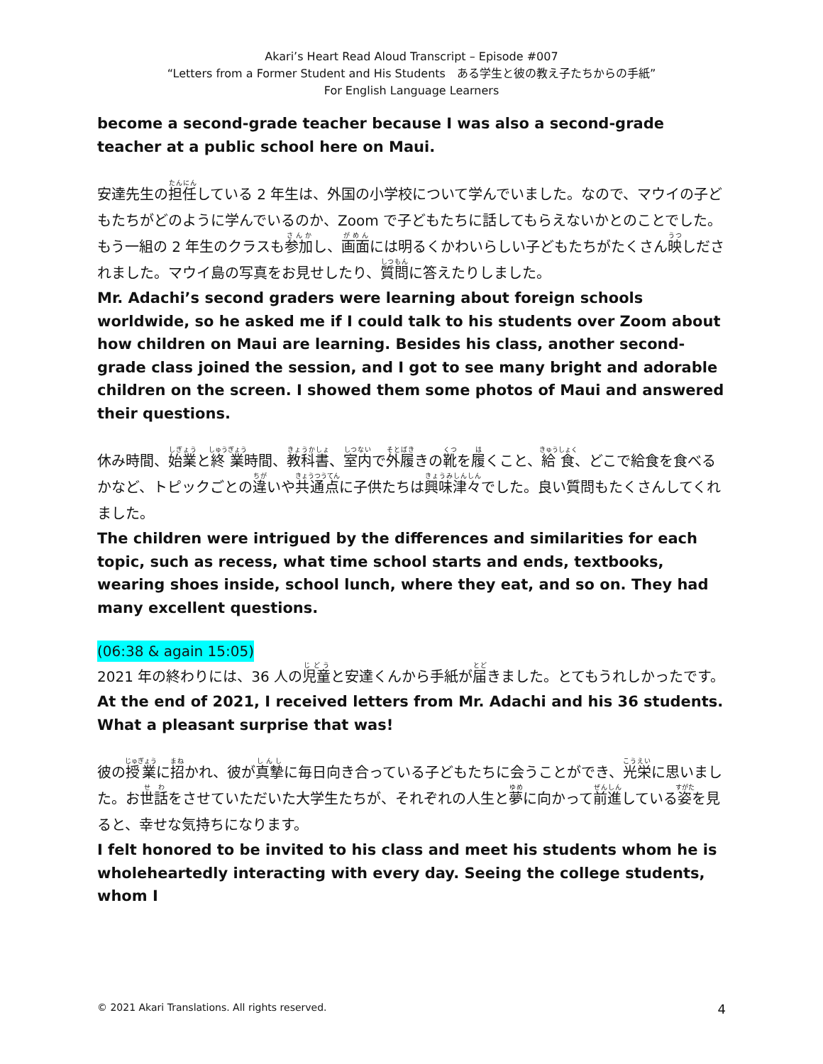Akari’s Heart Read Aloud Transcript – Episode #007
“Letters from a Former Student and His Students　ある学生と彼の教え子たちからの手紙”
For English Language Learners
become a second-grade teacher because I was also a second-grade teacher at a public school here on Maui.
安達先生の担任している 2 年生は、外国の小学校について学んでいました。なので、マウイの子どもたちがどのように学んでいるのか、Zoom で子どもたちに話してもらえないかとのことでした。もう一組の 2 年生のクラスも参加し、画面には明るくかわいらしい子どもたちがたくさん映しだされました。マウイ島の写真をお見せしたり、質問に答えたりしました。
Mr. Adachi’s second graders were learning about foreign schools worldwide, so he asked me if I could talk to his students over Zoom about how children on Maui are learning. Besides his class, another second-grade class joined the session, and I got to see many bright and adorable children on the screen. I showed them some photos of Maui and answered their questions.
休み時間、始業と終業時間、教科書、室内で外履きの靴を履くこと、給食、どこで給食を食べるかなど、トピックごとの違いや共通点に子供たちは興味津々でした。良い質問もたくさんしてくれました。
The children were intrigued by the differences and similarities for each topic, such as recess, what time school starts and ends, textbooks, wearing shoes inside, school lunch, where they eat, and so on. They had many excellent questions.
(06:38 & again 15:05)
2021 年の終わりには、36 人の児童と安達くんから手紙が届きました。とてもうれしかったです。
At the end of 2021, I received letters from Mr. Adachi and his 36 students. What a pleasant surprise that was!
彼の授業に招かれ、彼が真摯に毎日向き合っている子どもたちに会うことができ、光栄に思いました。お世話をさせていただいた大学生たちが、それぞれの人生と夢に向かって前進している姿を見ると、幸せな気持ちになります。
I felt honored to be invited to his class and meet his students whom he is wholeheartedly interacting with every day. Seeing the college students, whom I
© 2021 Akari Translations. All rights reserved. 4